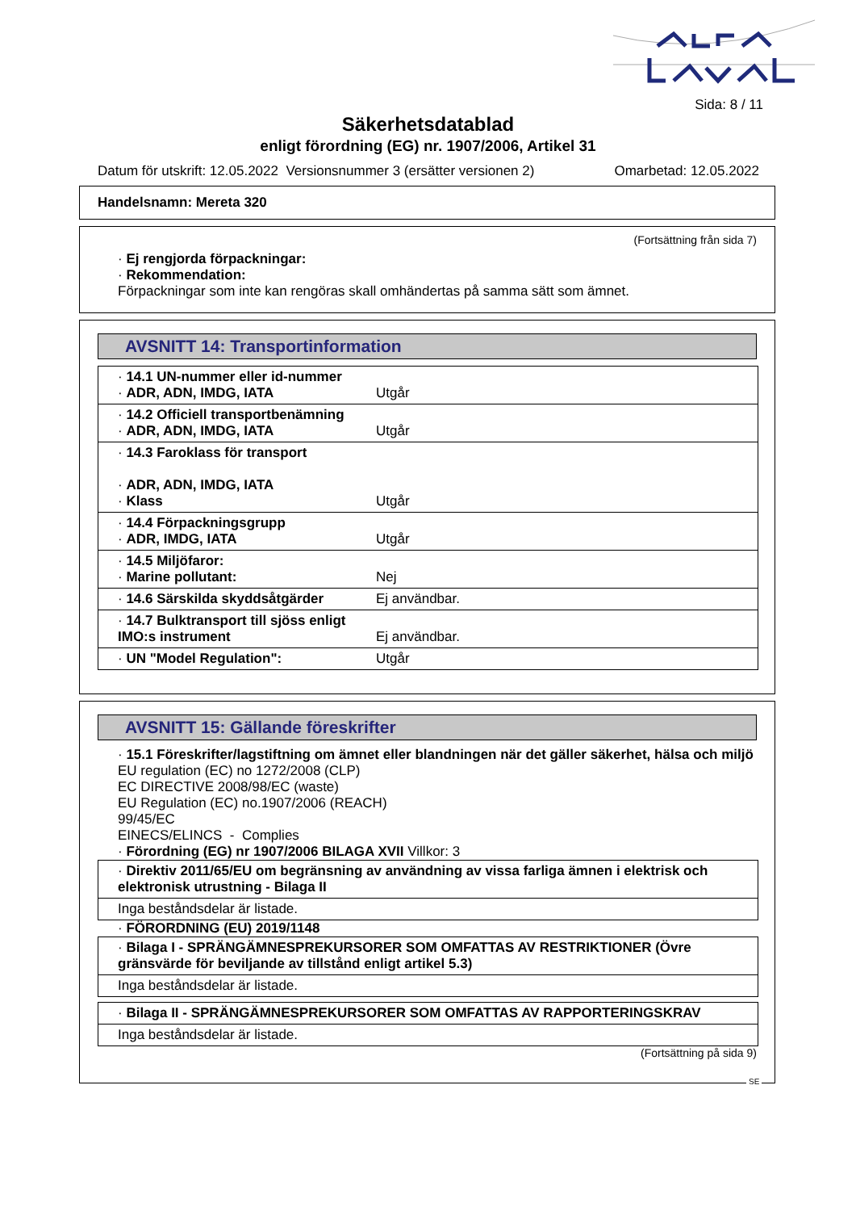Sida: 8 / 11
Säkerhetsdatablad
enligt förordning (EG) nr. 1907/2006, Artikel 31
Datum för utskrift: 12.05.2022 Versionsnummer 3 (ersätter versionen 2) Omarbetad: 12.05.2022
Handelsnamn: Mereta 320
(Fortsättning från sida 7)
· Ej rengjorda förpackningar:
· Rekommendation:
Förpackningar som inte kan rengöras skall omhändertas på samma sätt som ämnet.
AVSNITT 14: Transportinformation
| · 14.1 UN-nummer eller id-nummer · ADR, ADN, IMDG, IATA | Utgår |
| · 14.2 Officiell transportbenämning · ADR, ADN, IMDG, IATA | Utgår |
| · 14.3 Faroklass för transport · ADR, ADN, IMDG, IATA · Klass | Utgår |
| · 14.4 Förpackningsgrupp · ADR, IMDG, IATA | Utgår |
| · 14.5 Miljöfaror: · Marine pollutant: | Nej |
| · 14.6 Särskilda skyddsåtgärder | Ej användbar. |
| · 14.7 Bulktransport till sjöss enligt IMO:s instrument | Ej användbar. |
| · UN "Model Regulation": | Utgår |
AVSNITT 15: Gällande föreskrifter
· 15.1 Föreskrifter/lagstiftning om ämnet eller blandningen när det gäller säkerhet, hälsa och miljö
EU regulation (EC) no 1272/2008 (CLP)
EC DIRECTIVE 2008/98/EC (waste)
EU Regulation (EC) no.1907/2006 (REACH)
99/45/EC
EINECS/ELINCS - Complies
· Förordning (EG) nr 1907/2006 BILAGA XVII Villkor: 3
| · Direktiv 2011/65/EU om begränsning av användning av vissa farliga ämnen i elektrisk och elektronisk utrustning - Bilaga II |
| Inga beståndsdelar är listade. |
· FÖRORDNING (EU) 2019/1148
| · Bilaga I - SPRÄNGÄMNESPREKURSORER SOM OMFATTAS AV RESTRIKTIONER (Övre gränsvärde för beviljande av tillstånd enligt artikel 5.3) |
| Inga beståndsdelar är listade. |
| · Bilaga II - SPRÄNGÄMNESPREKURSORER SOM OMFATTAS AV RAPPORTERINGSKRAV |
| Inga beståndsdelar är listade. |
(Fortsättning på sida 9)
SE